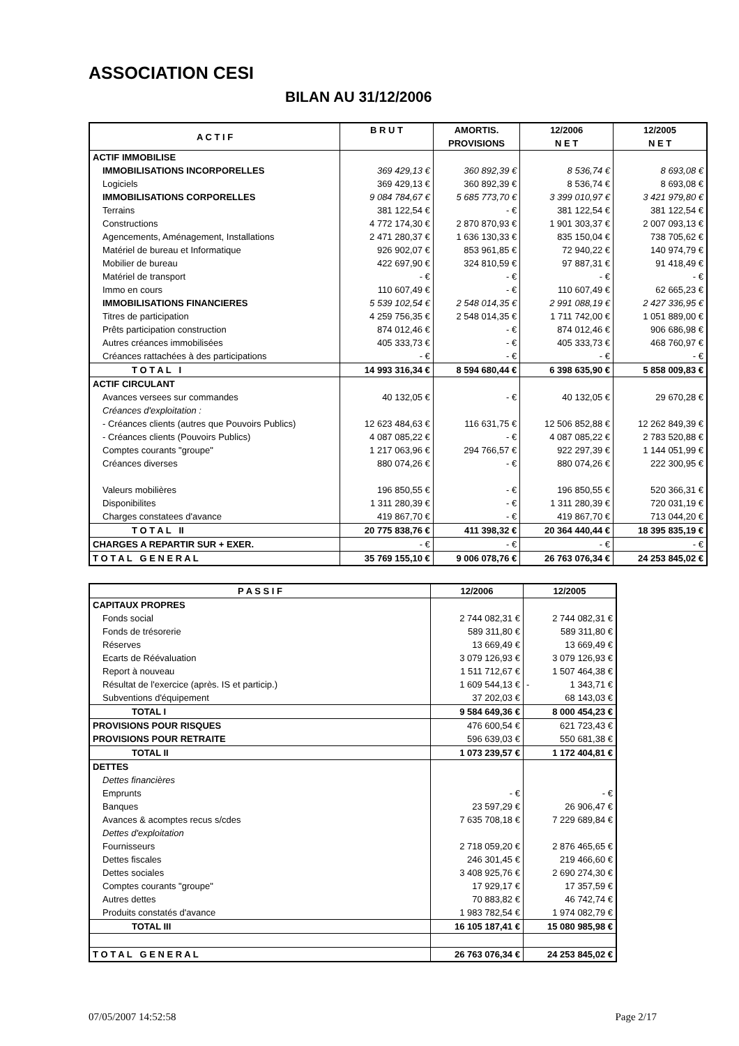ASSOCIATION CESI
BILAN AU 31/12/2006
| A C T I F | B R U T | AMORTIS. PROVISIONS | 12/2006 N E T | 12/2005 N E T |
| --- | --- | --- | --- | --- |
| ACTIF IMMOBILISE | | | | |
| IMMOBILISATIONS INCORPORELLES | 369 429,13 € | 360 892,39 € | 8 536,74 € | 8 693,08 € |
| Logiciels | 369 429,13 € | 360 892,39 € | 8 536,74 € | 8 693,08 € |
| IMMOBILISATIONS CORPORELLES | 9 084 784,67 € | 5 685 773,70 € | 3 399 010,97 € | 3 421 979,80 € |
| Terrains | 381 122,54 € | - € | 381 122,54 € | 381 122,54 € |
| Constructions | 4 772 174,30 € | 2 870 870,93 € | 1 901 303,37 € | 2 007 093,13 € |
| Agencements, Aménagement, Installations | 2 471 280,37 € | 1 636 130,33 € | 835 150,04 € | 738 705,62 € |
| Matériel de bureau et Informatique | 926 902,07 € | 853 961,85 € | 72 940,22 € | 140 974,79 € |
| Mobilier de bureau | 422 697,90 € | 324 810,59 € | 97 887,31 € | 91 418,49 € |
| Matériel de transport | - € | - € | - € | - € |
| Immo en cours | 110 607,49 € | - € | 110 607,49 € | 62 665,23 € |
| IMMOBILISATIONS FINANCIERES | 5 539 102,54 € | 2 548 014,35 € | 2 991 088,19 € | 2 427 336,95 € |
| Titres de participation | 4 259 756,35 € | 2 548 014,35 € | 1 711 742,00 € | 1 051 889,00 € |
| Prêts participation construction | 874 012,46 € | - € | 874 012,46 € | 906 686,98 € |
| Autres créances immobilisées | 405 333,73 € | - € | 405 333,73 € | 468 760,97 € |
| Créances rattachées à des participations | - € | - € | - € | - € |
| T O T A L I | 14 993 316,34 € | 8 594 680,44 € | 6 398 635,90 € | 5 858 009,83 € |
| ACTIF CIRCULANT | | | | |
| Avances versees sur commandes | 40 132,05 € | - € | 40 132,05 € | 29 670,28 € |
| Créances d'exploitation : | | | | |
| - Créances clients (autres que Pouvoirs Publics) | 12 623 484,63 € | 116 631,75 € | 12 506 852,88 € | 12 262 849,39 € |
| - Créances clients (Pouvoirs Publics) | 4 087 085,22 € | - € | 4 087 085,22 € | 2 783 520,88 € |
| Comptes courants "groupe" | 1 217 063,96 € | 294 766,57 € | 922 297,39 € | 1 144 051,99 € |
| Créances diverses | 880 074,26 € | - € | 880 074,26 € | 222 300,95 € |
| Valeurs mobilières | 196 850,55 € | - € | 196 850,55 € | 520 366,31 € |
| Disponibilites | 1 311 280,39 € | - € | 1 311 280,39 € | 720 031,19 € |
| Charges constatees d'avance | 419 867,70 € | - € | 419 867,70 € | 713 044,20 € |
| T O T A L II | 20 775 838,76 € | 411 398,32 € | 20 364 440,44 € | 18 395 835,19 € |
| CHARGES A REPARTIR SUR + EXER. | - € | - € | - € | - € |
| T O T A L G E N E R A L | 35 769 155,10 € | 9 006 078,76 € | 26 763 076,34 € | 24 253 845,02 € |
| P A S S I F | 12/2006 | 12/2005 |
| --- | --- | --- |
| CAPITAUX PROPRES | | |
| Fonds social | 2 744 082,31 € | 2 744 082,31 € |
| Fonds de trésorerie | 589 311,80 € | 589 311,80 € |
| Réserves | 13 669,49 € | 13 669,49 € |
| Ecarts de Réévaluation | 3 079 126,93 € | 3 079 126,93 € |
| Report à nouveau | 1 511 712,67 € | 1 507 464,38 € |
| Résultat de l'exercice (après. IS et particip.) | 1 609 544,13 € | - 1 343,71 € |
| Subventions d'équipement | 37 202,03 € | 68 143,03 € |
| TOTAL I | 9 584 649,36 € | 8 000 454,23 € |
| PROVISIONS POUR RISQUES | 476 600,54 € | 621 723,43 € |
| PROVISIONS POUR RETRAITE | 596 639,03 € | 550 681,38 € |
| TOTAL II | 1 073 239,57 € | 1 172 404,81 € |
| DETTES | | |
| Dettes financières | | |
| Emprunts | - € | - € |
| Banques | 23 597,29 € | 26 906,47 € |
| Avances & acomptes recus s/cdes | 7 635 708,18 € | 7 229 689,84 € |
| Dettes d'exploitation | | |
| Fournisseurs | 2 718 059,20 € | 2 876 465,65 € |
| Dettes fiscales | 246 301,45 € | 219 466,60 € |
| Dettes sociales | 3 408 925,76 € | 2 690 274,30 € |
| Comptes courants "groupe" | 17 929,17 € | 17 357,59 € |
| Autres dettes | 70 883,82 € | 46 742,74 € |
| Produits constatés d'avance | 1 983 782,54 € | 1 974 082,79 € |
| TOTAL III | 16 105 187,41 € | 15 080 985,98 € |
| T O T A L G E N E R A L | 26 763 076,34 € | 24 253 845,02 € |
07/05/2007 14:52:58 Page 2/17